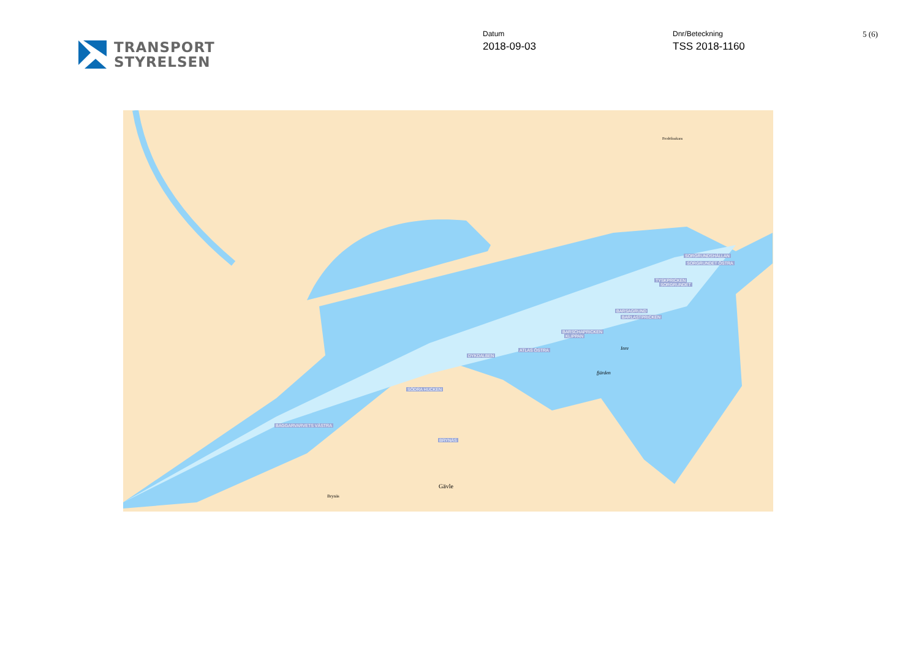TRANSPORT
STYRELSEN
Datum
2018-09-03
Dnr/Beteckning
TSS 2018-1160
5 (6)
SORGRUNDSHÄLLAN
SORGRUNDET ÖSTRA
TYSKPRICKEN
SORGRUNDET
BARSAGRUND
BARLASTPRICKEN
BARSCHAPRICKEN
KLIPPAN
ATLAS ÖSTRA
DYKDALBEN
SÖDRA HUCKEN
BAGGARVARVETS VÄSTRA
BRYNÄS
Gävle
Brynäs
Fredriksskans
Inre
fjärden